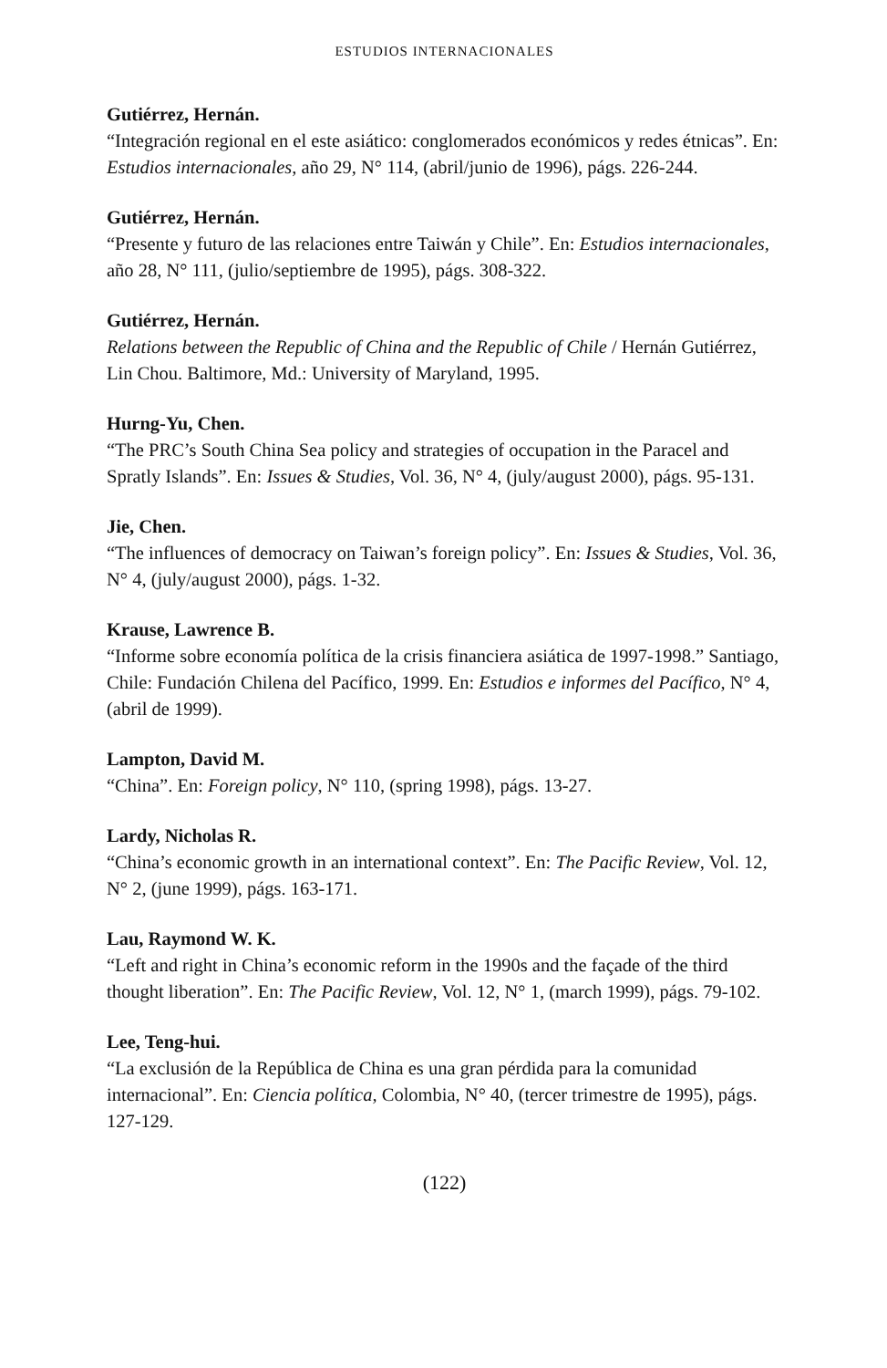ESTUDIOS INTERNACIONALES
Gutiérrez, Hernán.
“Integración regional en el este asiático: conglomerados económicos y redes étnicas”. En: Estudios internacionales, año 29, N° 114, (abril/junio de 1996), págs. 226-244.
Gutiérrez, Hernán.
“Presente y futuro de las relaciones entre Taiwán y Chile”. En: Estudios internacionales, año 28, N° 111, (julio/septiembre de 1995), págs. 308-322.
Gutiérrez, Hernán.
Relations between the Republic of China and the Republic of Chile / Hernán Gutiérrez, Lin Chou. Baltimore, Md.: University of Maryland, 1995.
Hurng-Yu, Chen.
“The PRC’s South China Sea policy and strategies of occupation in the Paracel and Spratly Islands”. En: Issues & Studies, Vol. 36, N° 4, (july/august 2000), págs. 95-131.
Jie, Chen.
“The influences of democracy on Taiwan’s foreign policy”. En: Issues & Studies, Vol. 36, N° 4, (july/august 2000), págs. 1-32.
Krause, Lawrence B.
“Informe sobre economía política de la crisis financiera asiática de 1997-1998.” Santiago, Chile: Fundación Chilena del Pacífico, 1999. En: Estudios e informes del Pacífico, N° 4, (abril de 1999).
Lampton, David M.
“China”. En: Foreign policy, N° 110, (spring 1998), págs. 13-27.
Lardy, Nicholas R.
“China’s economic growth in an international context”. En: The Pacific Review, Vol. 12, N° 2, (june 1999), págs. 163-171.
Lau, Raymond W. K.
“Left and right in China’s economic reform in the 1990s and the façade of the third thought liberation”. En: The Pacific Review, Vol. 12, N° 1, (march 1999), págs. 79-102.
Lee, Teng-hui.
“La exclusión de la República de China es una gran pérdida para la comunidad internacional”. En: Ciencia política, Colombia, N° 40, (tercer trimestre de 1995), págs. 127-129.
(122)